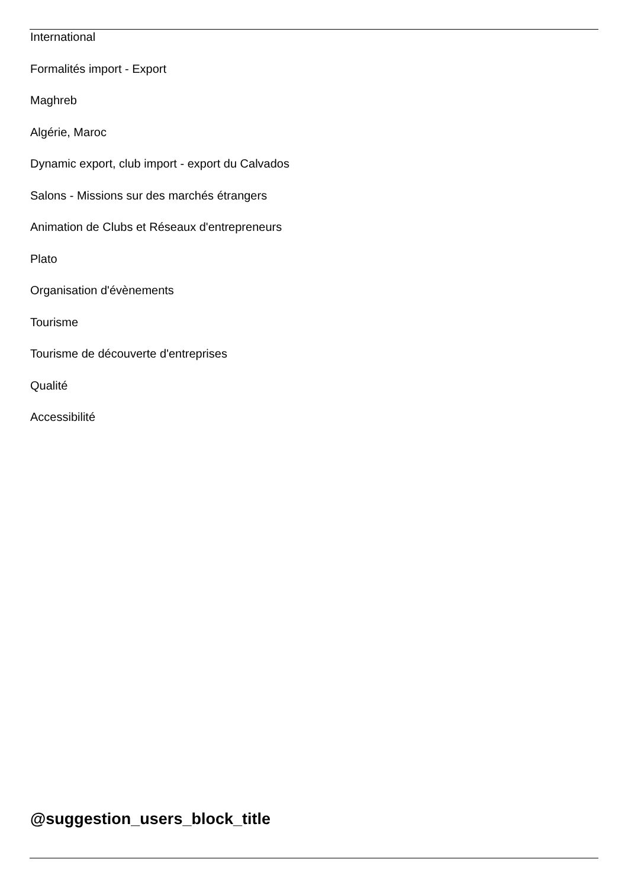International
Formalités import - Export
Maghreb
Algérie, Maroc
Dynamic export, club import - export du Calvados
Salons - Missions sur des marchés étrangers
Animation de Clubs et Réseaux d'entrepreneurs
Plato
Organisation d'évènements
Tourisme
Tourisme de découverte d'entreprises
Qualité
Accessibilité
@suggestion_users_block_title